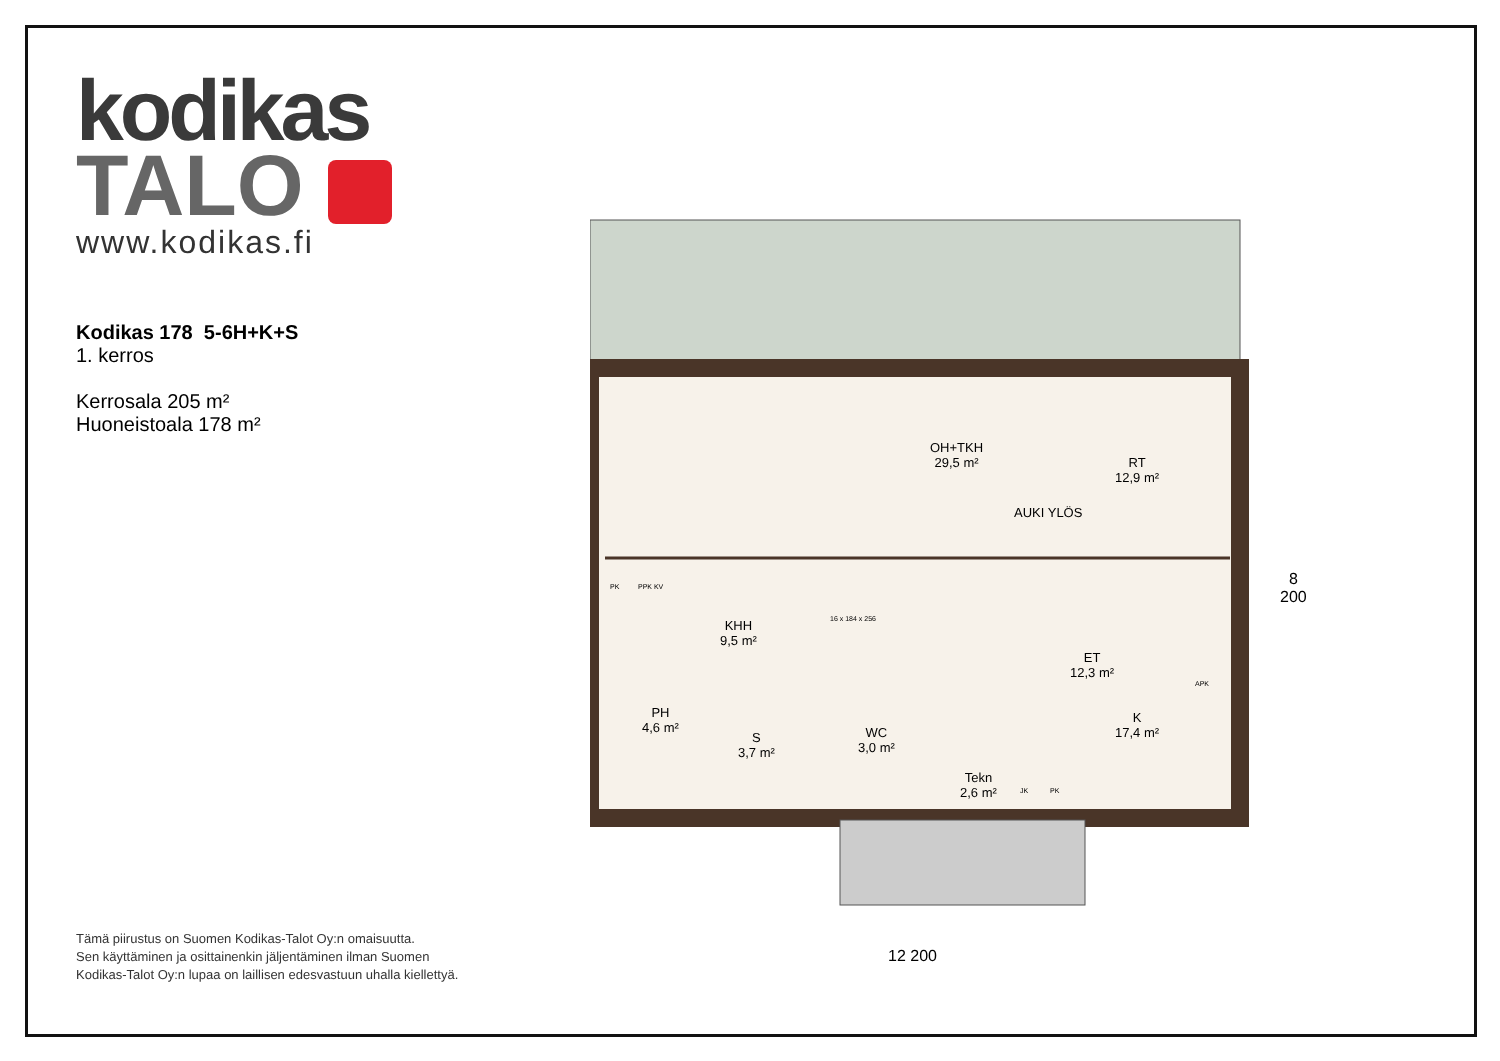kodikas
TALO
www.kodikas.fi
Kodikas 178 5-6H+K+S
1. kerros
Kerrosala 205 m²
Huoneistoala 178 m²
OH+TKH
29,5 m²
RT
12,9 m²
AUKI YLÖS
KHH
9,5 m²
ET
12,3 m²
PH
4,6 m²
S
3,7 m²
WC
3,0 m²
K
17,4 m²
Tekn
2,6 m²
PK PPK KV
APK
JK PK
16 x 184 x 256
12 200
8 200
Tämä piirustus on Suomen Kodikas-Talot Oy:n omaisuutta.
Sen käyttäminen ja osittainenkin jäljentäminen ilman Suomen
Kodikas-Talot Oy:n lupaa on laillisen edesvastuun uhalla kiellettyä.